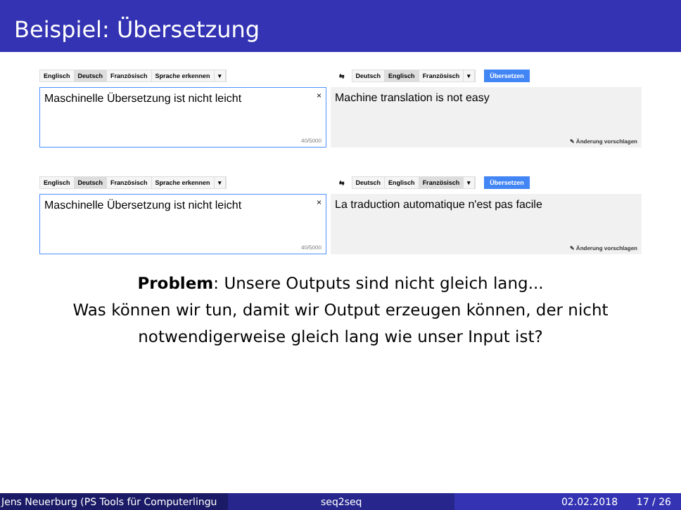Beispiel: Übersetzung
Englisch Deutsch Französisch Sprache erkennen ▾
⇆
Deutsch Englisch Französisch ▾ Übersetzen
Maschinelle Übersetzung ist nicht leicht ×
40/5000
Machine translation is not easy
✎ Änderung vorschlagen
Englisch Deutsch Französisch Sprache erkennen ▾
⇆
Deutsch Englisch Französisch ▾ Übersetzen
Maschinelle Übersetzung ist nicht leicht ×
40/5000
La traduction automatique n'est pas facile
✎ Änderung vorschlagen
Problem: Unsere Outputs sind nicht gleich lang...
Was können wir tun, damit wir Output erzeugen können, der nicht
notwendigerweise gleich lang wie unser Input ist?
Jens Neuerburg (PS Tools für Computerlingu
seq2seq 02.02.2018 17 / 26